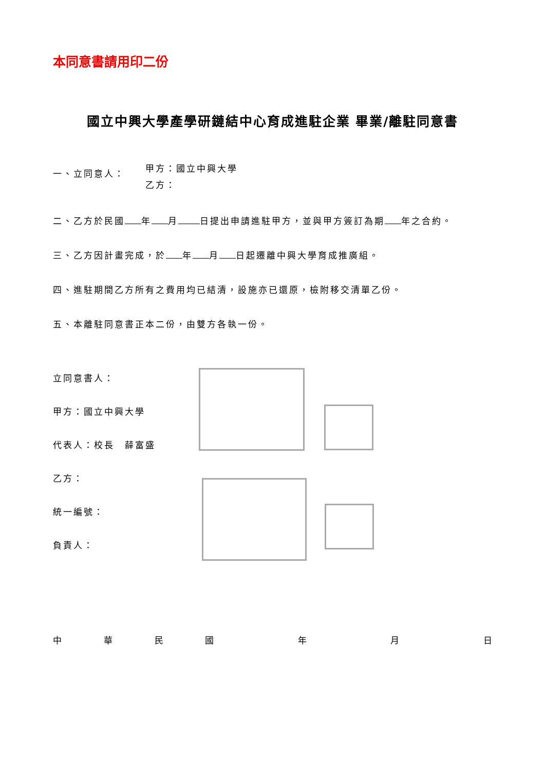本同意書請用印二份
國立中興大學產學研鏈結中心育成進駐企業 畢業/離駐同意書
一、立同意人：
甲方：國立中興大學
乙方：
二、乙方於民國 年 月 日提出申請進駐甲方，並與甲方簽訂為期 年之合約。
三、乙方因計畫完成，於 年 月 日起遷離中興大學育成推廣組。
四、進駐期間乙方所有之費用均已結清，設施亦已還原，檢附移交清單乙份。
五、本離駐同意書正本二份，由雙方各執一份。
立同意書人：
甲方：國立中興大學
代表人：校長　薛富盛
乙方：
統一編號：
負責人：
中華民國 年 月 日